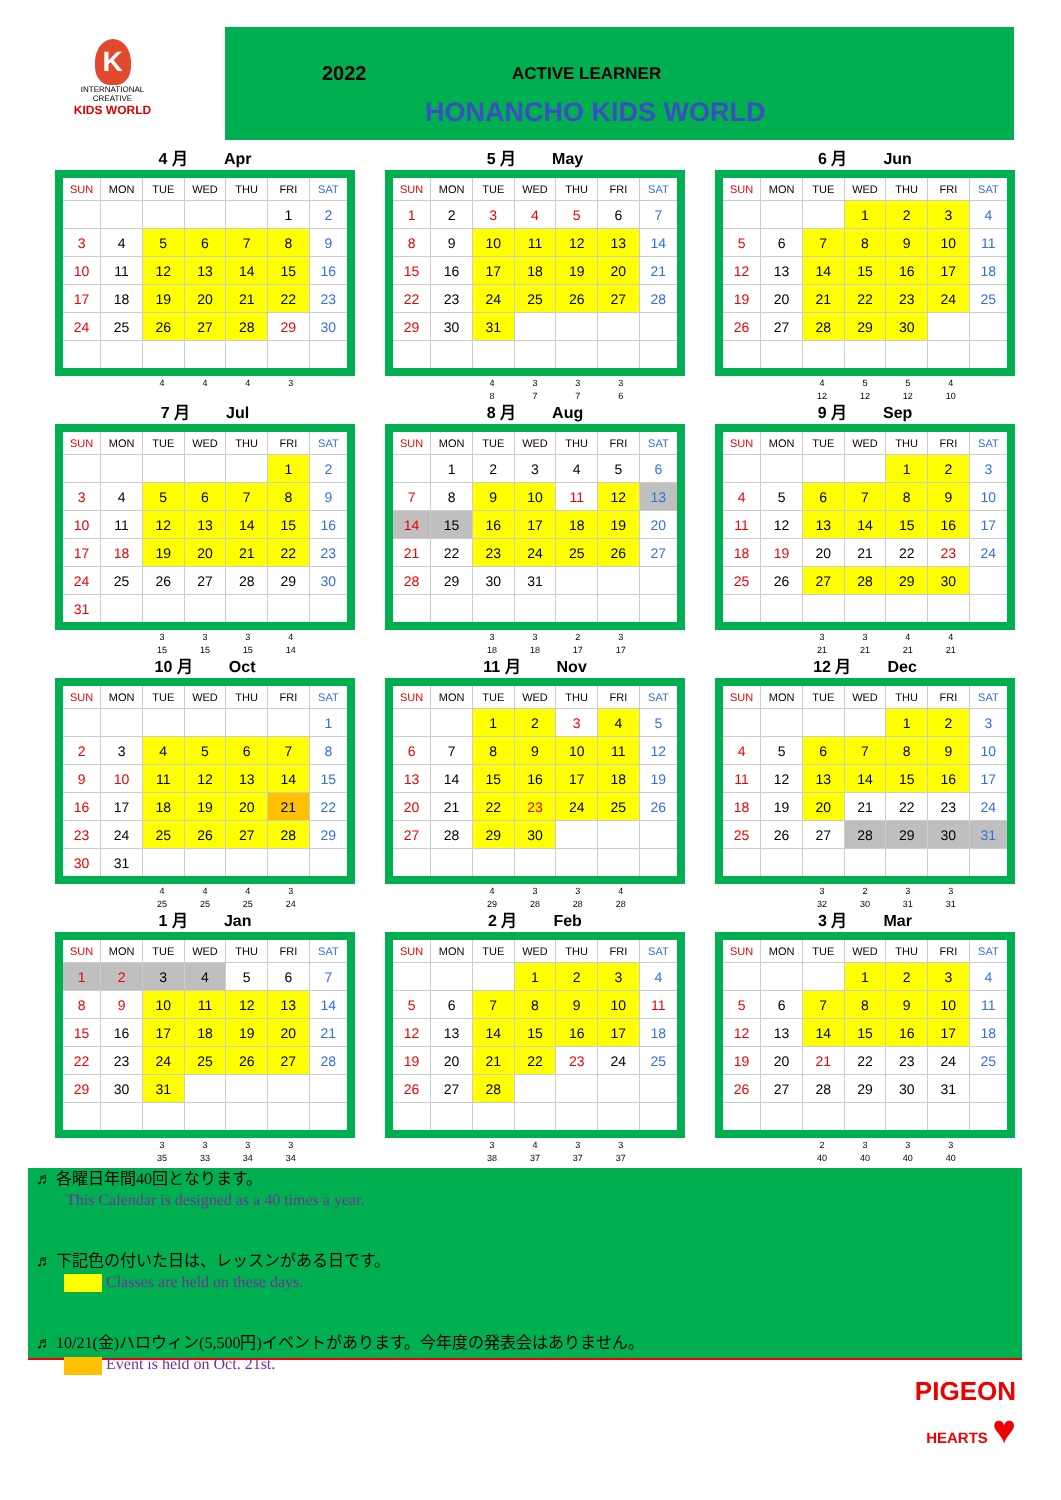K
INTERNATIONAL
CREATIVE
KIDS WORLD
2022 ACTIVE LEARNER
HONANCHO KIDS WORLD
4 月 Apr
| SUN | MON | TUE | WED | THU | FRI | SAT |
| --- | --- | --- | --- | --- | --- | --- |
| | | | | | 1 | 2 |
| 3 | 4 | 5 | 6 | 7 | 8 | 9 |
| 10 | 11 | 12 | 13 | 14 | 15 | 16 |
| 17 | 18 | 19 | 20 | 21 | 22 | 23 |
| 24 | 25 | 26 | 27 | 28 | 29 | 30 |
| | | 4 | 4 | 4 | 3 | |
5 月 May
| SUN | MON | TUE | WED | THU | FRI | SAT |
| --- | --- | --- | --- | --- | --- | --- |
| 1 | 2 | 3 | 4 | 5 | 6 | 7 |
| 8 | 9 | 10 | 11 | 12 | 13 | 14 |
| 15 | 16 | 17 | 18 | 19 | 20 | 21 |
| 22 | 23 | 24 | 25 | 26 | 27 | 28 |
| 29 | 30 | 31 | | | | |
| | | 4 | 3 | 3 | 3 | |
| | | 8 | 7 | 7 | 6 | |
6 月 Jun
| SUN | MON | TUE | WED | THU | FRI | SAT |
| --- | --- | --- | --- | --- | --- | --- |
| | | | 1 | 2 | 3 | 4 |
| 5 | 6 | 7 | 8 | 9 | 10 | 11 |
| 12 | 13 | 14 | 15 | 16 | 17 | 18 |
| 19 | 20 | 21 | 22 | 23 | 24 | 25 |
| 26 | 27 | 28 | 29 | 30 | | |
| | | 4 | 5 | 5 | 4 | |
| | | 12 | 12 | 12 | 10 | |
7 月 Jul
| SUN | MON | TUE | WED | THU | FRI | SAT |
| --- | --- | --- | --- | --- | --- | --- |
| | | | | | 1 | 2 |
| 3 | 4 | 5 | 6 | 7 | 8 | 9 |
| 10 | 11 | 12 | 13 | 14 | 15 | 16 |
| 17 | 18 | 19 | 20 | 21 | 22 | 23 |
| 24 | 25 | 26 | 27 | 28 | 29 | 30 |
| 31 | | | | | | |
| | | 3 | 3 | 3 | 4 | |
| | | 15 | 15 | 15 | 14 | |
8 月 Aug
| SUN | MON | TUE | WED | THU | FRI | SAT |
| --- | --- | --- | --- | --- | --- | --- |
| | 1 | 2 | 3 | 4 | 5 | 6 |
| 7 | 8 | 9 | 10 | 11 | 12 | 13 |
| 14 | 15 | 16 | 17 | 18 | 19 | 20 |
| 21 | 22 | 23 | 24 | 25 | 26 | 27 |
| 28 | 29 | 30 | 31 | | | |
| | | 3 | 3 | 2 | 3 | |
| | | 18 | 18 | 17 | 17 | |
9 月 Sep
| SUN | MON | TUE | WED | THU | FRI | SAT |
| --- | --- | --- | --- | --- | --- | --- |
| | | | | 1 | 2 | 3 |
| 4 | 5 | 6 | 7 | 8 | 9 | 10 |
| 11 | 12 | 13 | 14 | 15 | 16 | 17 |
| 18 | 19 | 20 | 21 | 22 | 23 | 24 |
| 25 | 26 | 27 | 28 | 29 | 30 | |
| | | 3 | 3 | 4 | 4 | |
| | | 21 | 21 | 21 | 21 | |
10 月 Oct
| SUN | MON | TUE | WED | THU | FRI | SAT |
| --- | --- | --- | --- | --- | --- | --- |
| | | | | | | 1 |
| 2 | 3 | 4 | 5 | 6 | 7 | 8 |
| 9 | 10 | 11 | 12 | 13 | 14 | 15 |
| 16 | 17 | 18 | 19 | 20 | 21 | 22 |
| 23 | 24 | 25 | 26 | 27 | 28 | 29 |
| 30 | 31 | | | | | |
| | | 4 | 4 | 4 | 3 | |
| | | 25 | 25 | 25 | 24 | |
11 月 Nov
| SUN | MON | TUE | WED | THU | FRI | SAT |
| --- | --- | --- | --- | --- | --- | --- |
| | | 1 | 2 | 3 | 4 | 5 |
| 6 | 7 | 8 | 9 | 10 | 11 | 12 |
| 13 | 14 | 15 | 16 | 17 | 18 | 19 |
| 20 | 21 | 22 | 23 | 24 | 25 | 26 |
| 27 | 28 | 29 | 30 | | | |
| | | 4 | 3 | 3 | 4 | |
| | | 29 | 28 | 28 | 28 | |
12 月 Dec
| SUN | MON | TUE | WED | THU | FRI | SAT |
| --- | --- | --- | --- | --- | --- | --- |
| | | | | 1 | 2 | 3 |
| 4 | 5 | 6 | 7 | 8 | 9 | 10 |
| 11 | 12 | 13 | 14 | 15 | 16 | 17 |
| 18 | 19 | 20 | 21 | 22 | 23 | 24 |
| 25 | 26 | 27 | 28 | 29 | 30 | 31 |
| | | 3 | 2 | 3 | 3 | |
| | | 32 | 30 | 31 | 31 | |
1 月 Jan
| SUN | MON | TUE | WED | THU | FRI | SAT |
| --- | --- | --- | --- | --- | --- | --- |
| 1 | 2 | 3 | 4 | 5 | 6 | 7 |
| 8 | 9 | 10 | 11 | 12 | 13 | 14 |
| 15 | 16 | 17 | 18 | 19 | 20 | 21 |
| 22 | 23 | 24 | 25 | 26 | 27 | 28 |
| 29 | 30 | 31 | | | | |
| | | 3 | 3 | 3 | 3 | |
| | | 35 | 33 | 34 | 34 | |
2 月 Feb
| SUN | MON | TUE | WED | THU | FRI | SAT |
| --- | --- | --- | --- | --- | --- | --- |
| | | | 1 | 2 | 3 | 4 |
| 5 | 6 | 7 | 8 | 9 | 10 | 11 |
| 12 | 13 | 14 | 15 | 16 | 17 | 18 |
| 19 | 20 | 21 | 22 | 23 | 24 | 25 |
| 26 | 27 | 28 | | | | |
| | | 3 | 4 | 3 | 3 | |
| | | 38 | 37 | 37 | 37 | |
3 月 Mar
| SUN | MON | TUE | WED | THU | FRI | SAT |
| --- | --- | --- | --- | --- | --- | --- |
| | | | 1 | 2 | 3 | 4 |
| 5 | 6 | 7 | 8 | 9 | 10 | 11 |
| 12 | 13 | 14 | 15 | 16 | 17 | 18 |
| 19 | 20 | 21 | 22 | 23 | 24 | 25 |
| 26 | 27 | 28 | 29 | 30 | 31 | |
| | | 2 | 3 | 3 | 3 | |
| | | 40 | 40 | 40 | 40 | |
♬ 各曜日年間40回となります。
This Calendar is designed as a 40 times a year.
♬ 下記色の付いた日は、レッスンがある日です。
Classes are held on these days.
♬ 10/21(金)ハロウィン(5,500円)イベントがあります。今年度の発表会はありません。
Event is held on Oct. 21st.
PIGEON
HEARTS ♥